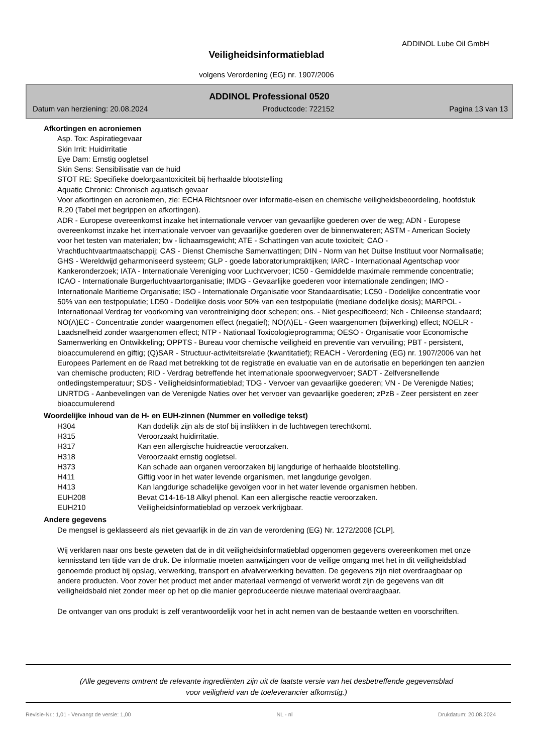ADDINOL Lube Oil GmbH
Veiligheidsinformatieblad
volgens Verordening (EG) nr. 1907/2006
ADDINOL Professional 0520
Datum van herziening: 20.08.2024 Productcode: 722152 Pagina 13 van 13
Afkortingen en acroniemen
Asp. Tox: Aspiratiegevaar
Skin Irrit: Huidirritatie
Eye Dam: Ernstig oogletsel
Skin Sens: Sensibilisatie van de huid
STOT RE: Specifieke doelorgaantoxiciteit bij herhaalde blootstelling
Aquatic Chronic: Chronisch aquatisch gevaar
Voor afkortingen en acroniemen, zie: ECHA Richtsnoer over informatie-eisen en chemische veiligheidsbeoordeling, hoofdstuk R.20 (Tabel met begrippen en afkortingen).
ADR - Europese overeenkomst inzake het internationale vervoer van gevaarlijke goederen over de weg; ADN - Europese overeenkomst inzake het internationale vervoer van gevaarlijke goederen over de binnenwateren; ASTM - American Society voor het testen van materialen; bw - lichaamsgewicht; ATE - Schattingen van acute toxiciteit; CAO - Vrachtluchtvaartmaatschappij; CAS - Dienst Chemische Samenvattingen; DIN - Norm van het Duitse Instituut voor Normalisatie; GHS - Wereldwijd geharmoniseerd systeem; GLP - goede laboratoriumpraktijken; IARC - Internationaal Agentschap voor Kankeronderzoek; IATA - Internationale Vereniging voor Luchtvervoer; IC50 - Gemiddelde maximale remmende concentratie; ICAO - Internationale Burgerluchtvaartorganisatie; IMDG - Gevaarlijke goederen voor internationale zendingen; IMO - Internationale Maritieme Organisatie; ISO - Internationale Organisatie voor Standaardisatie; LC50 - Dodelijke concentratie voor 50% van een testpopulatie; LD50 - Dodelijke dosis voor 50% van een testpopulatie (mediane dodelijke dosis); MARPOL - Internationaal Verdrag ter voorkoming van verontreiniging door schepen; ons. - Niet gespecificeerd; Nch - Chileense standaard; NO(A)EC - Concentratie zonder waargenomen effect (negatief); NO(A)EL - Geen waargenomen (bijwerking) effect; NOELR - Laadsnelheid zonder waargenomen effect; NTP - Nationaal Toxicologieprogramma; OESO - Organisatie voor Economische Samenwerking en Ontwikkeling; OPPTS - Bureau voor chemische veiligheid en preventie van vervuiling; PBT - persistent, bioaccumulerend en giftig; (Q)SAR - Structuur-activiteitsrelatie (kwantitatief); REACH - Verordening (EG) nr. 1907/2006 van het Europees Parlement en de Raad met betrekking tot de registratie en evaluatie van en de autorisatie en beperkingen ten aanzien van chemische producten; RID - Verdrag betreffende het internationale spoorwegvervoer; SADT - Zelfversnellende ontledingstemperatuur; SDS - Veiligheidsinformatieblad; TDG - Vervoer van gevaarlijke goederen; VN - De Verenigde Naties; UNRTDG - Aanbevelingen van de Verenigde Naties over het vervoer van gevaarlijke goederen; zPzB - Zeer persistent en zeer bioaccumulerend
Woordelijke inhoud van de H- en EUH-zinnen (Nummer en volledige tekst)
| H304 | Kan dodelijk zijn als de stof bij inslikken in de luchtwegen terechtkomt. |
| H315 | Veroorzaakt huidirritatie. |
| H317 | Kan een allergische huidreactie veroorzaken. |
| H318 | Veroorzaakt ernstig oogletsel. |
| H373 | Kan schade aan organen veroorzaken bij langdurige of herhaalde blootstelling. |
| H411 | Giftig voor in het water levende organismen, met langdurige gevolgen. |
| H413 | Kan langdurige schadelijke gevolgen voor in het water levende organismen hebben. |
| EUH208 | Bevat C14-16-18 Alkyl phenol. Kan een allergische reactie veroorzaken. |
| EUH210 | Veiligheidsinformatieblad op verzoek verkrijgbaar. |
Andere gegevens
De mengsel is geklasseerd als niet gevaarlijk in de zin van de verordening (EG) Nr. 1272/2008 [CLP].
Wij verklaren naar ons beste geweten dat de in dit veiligheidsinformatieblad opgenomen gegevens overeenkomen met onze kennisstand ten tijde van de druk. De informatie moeten aanwijzingen voor de veilige omgang met het in dit veiligheidsblad genoemde product bij opslag, verwerking, transport en afvalverwerking bevatten. De gegevens zijn niet overdraagbaar op andere producten. Voor zover het product met ander materiaal vermengd of verwerkt wordt zijn de gegevens van dit veiligheidsbald niet zonder meer op het op die manier geproduceerde nieuwe materiaal overdraagbaar.
De ontvanger van ons produkt is zelf verantwoordelijk voor het in acht nemen van de bestaande wetten en voorschriften.
(Alle gegevens omtrent de relevante ingrediënten zijn uit de laatste versie van het desbetreffende gegevensblad
voor veiligheid van de toeleverancier afkomstig.)
Revisie-Nr.: 1,01 - Vervangt de versie: 1,00 NL - nl Drukdatum: 20.08.2024